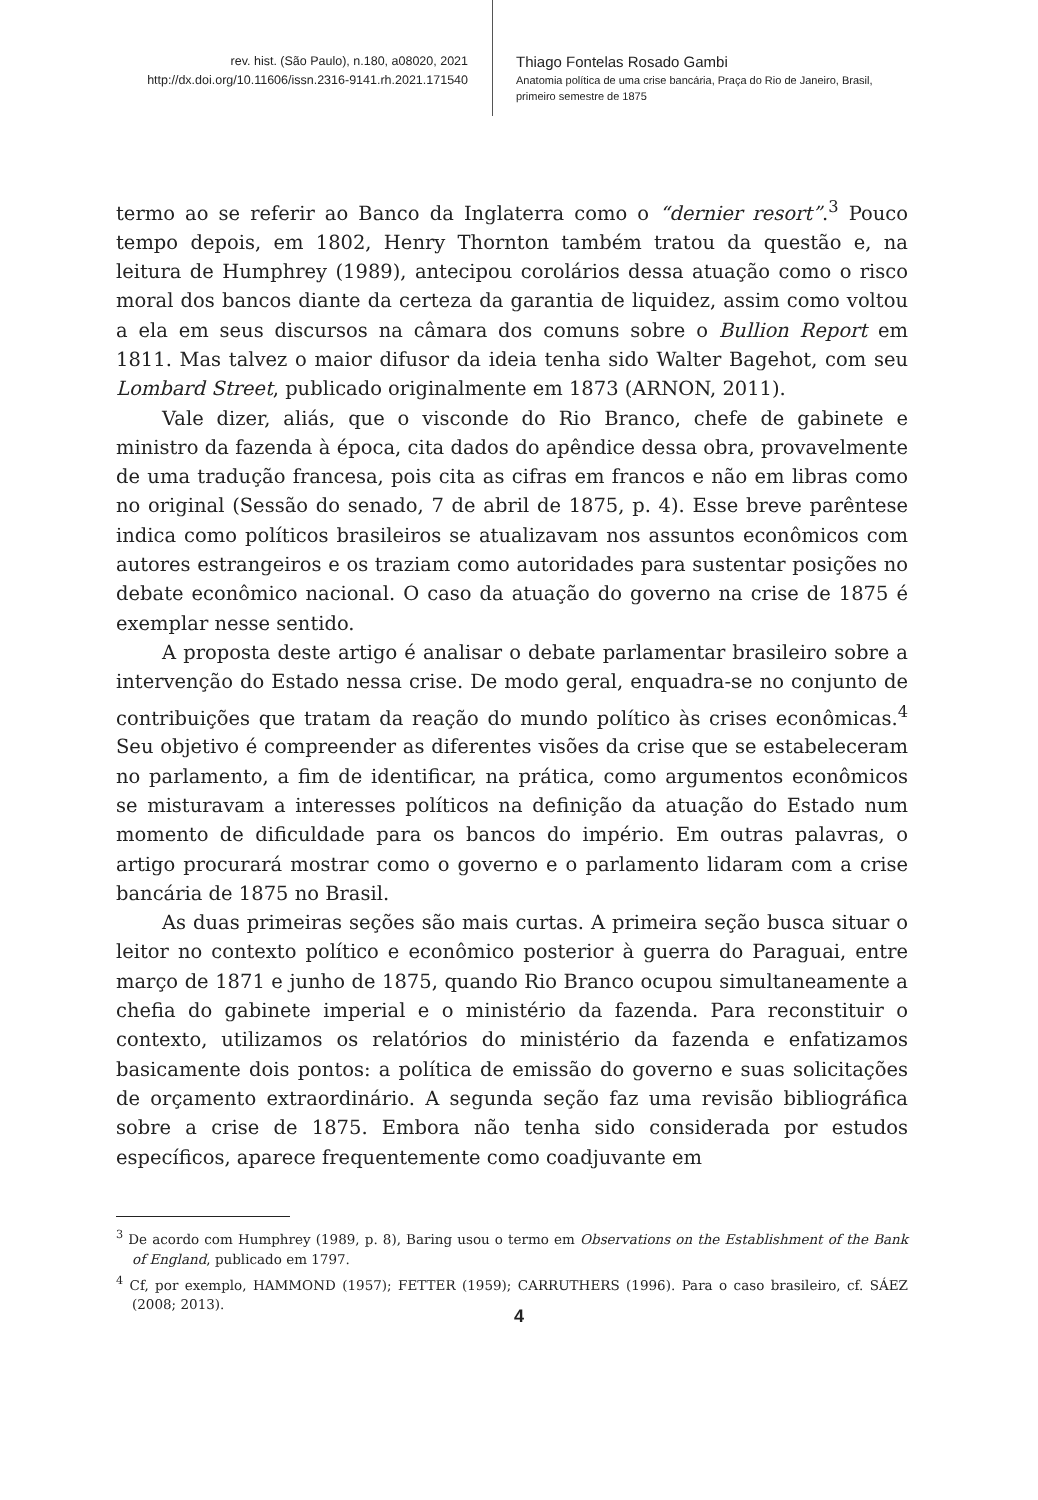rev. hist. (São Paulo), n.180, a08020, 2021
http://dx.doi.org/10.11606/issn.2316-9141.rh.2021.171540
Thiago Fontelas Rosado Gambi
Anatomia política de uma crise bancária, Praça do Rio de Janeiro, Brasil, primeiro semestre de 1875
termo ao se referir ao Banco da Inglaterra como o “dernier resort”.<sup>3</sup> Pouco tempo depois, em 1802, Henry Thornton também tratou da questão e, na leitura de Humphrey (1989), antecipou corolários dessa atuação como o risco moral dos bancos diante da certeza da garantia de liquidez, assim como voltou a ela em seus discursos na câmara dos comuns sobre o Bullion Report em 1811. Mas talvez o maior difusor da ideia tenha sido Walter Bagehot, com seu Lombard Street, publicado originalmente em 1873 (ARNON, 2011).
Vale dizer, aliás, que o visconde do Rio Branco, chefe de gabinete e ministro da fazenda à época, cita dados do apêndice dessa obra, provavelmente de uma tradução francesa, pois cita as cifras em francos e não em libras como no original (Sessão do senado, 7 de abril de 1875, p. 4). Esse breve parêntese indica como políticos brasileiros se atualizavam nos assuntos econômicos com autores estrangeiros e os traziam como autoridades para sustentar posições no debate econômico nacional. O caso da atuação do governo na crise de 1875 é exemplar nesse sentido.
A proposta deste artigo é analisar o debate parlamentar brasileiro sobre a intervenção do Estado nessa crise. De modo geral, enquadra-se no conjunto de contribuições que tratam da reação do mundo político às crises econômicas.<sup>4</sup> Seu objetivo é compreender as diferentes visões da crise que se estabeleceram no parlamento, a fim de identificar, na prática, como argumentos econômicos se misturavam a interesses políticos na definição da atuação do Estado num momento de dificuldade para os bancos do império. Em outras palavras, o artigo procurará mostrar como o governo e o parlamento lidaram com a crise bancária de 1875 no Brasil.
As duas primeiras seções são mais curtas. A primeira seção busca situar o leitor no contexto político e econômico posterior à guerra do Paraguai, entre março de 1871 e junho de 1875, quando Rio Branco ocupou simultaneamente a chefia do gabinete imperial e o ministério da fazenda. Para reconstituir o contexto, utilizamos os relatórios do ministério da fazenda e enfatizamos basicamente dois pontos: a política de emissão do governo e suas solicitações de orçamento extraordinário. A segunda seção faz uma revisão bibliográfica sobre a crise de 1875. Embora não tenha sido considerada por estudos específicos, aparece frequentemente como coadjuvante em
<sup>3</sup> De acordo com Humphrey (1989, p. 8), Baring usou o termo em Observations on the Establishment of the Bank of England, publicado em 1797.
<sup>4</sup> Cf, por exemplo, HAMMOND (1957); FETTER (1959); CARRUTHERS (1996). Para o caso brasileiro, cf. SÁEZ (2008; 2013).
4